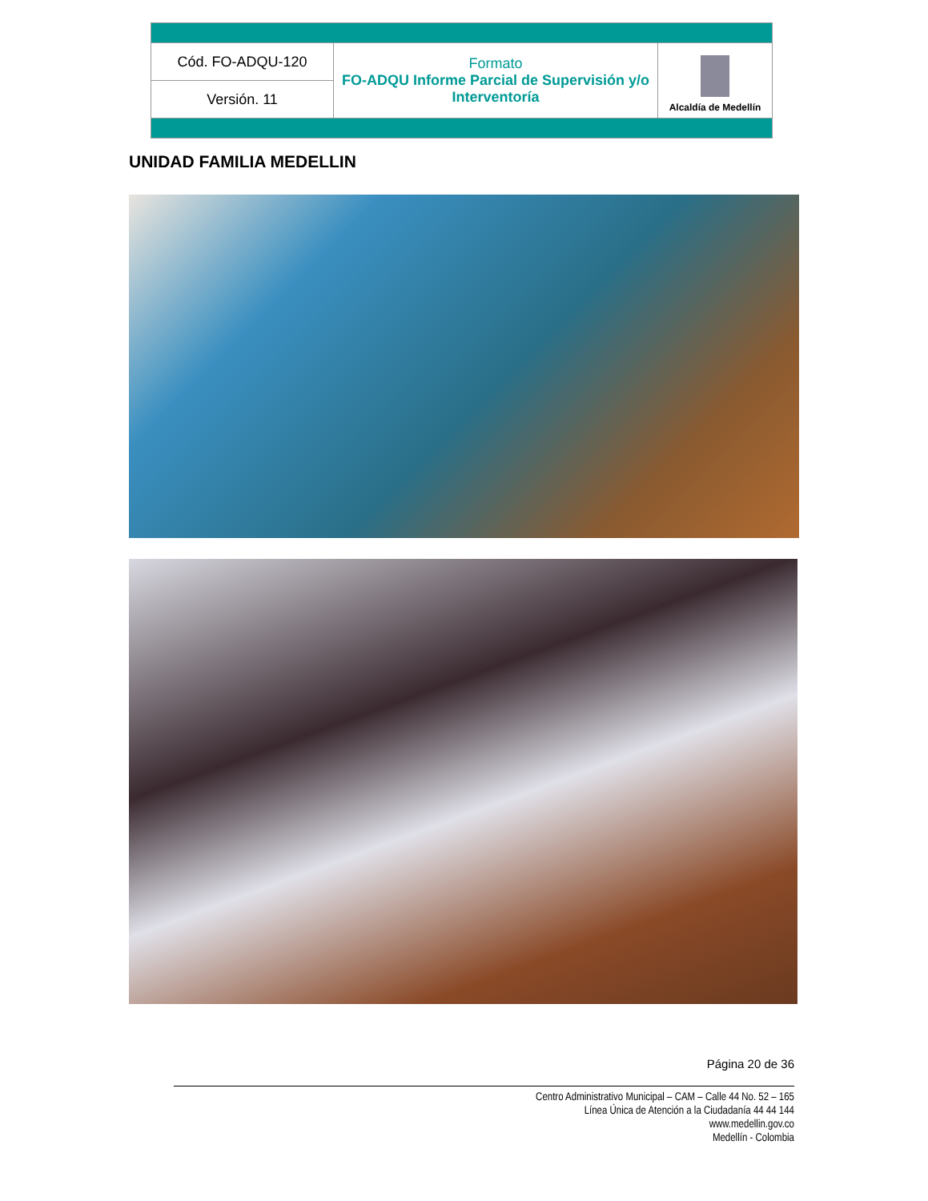| Cód. FO-ADQU-120 | Formato FO-ADQU Informe Parcial de Supervisión y/o Interventoría | Alcaldía de Medellín |
| Versión. 11 | | |
UNIDAD FAMILIA MEDELLIN
Página 20 de 36
Centro Administrativo Municipal – CAM – Calle 44 No. 52 – 165
Línea Única de Atención a la Ciudadanía 44 44 144
www.medellin.gov.co
Medellín - Colombia